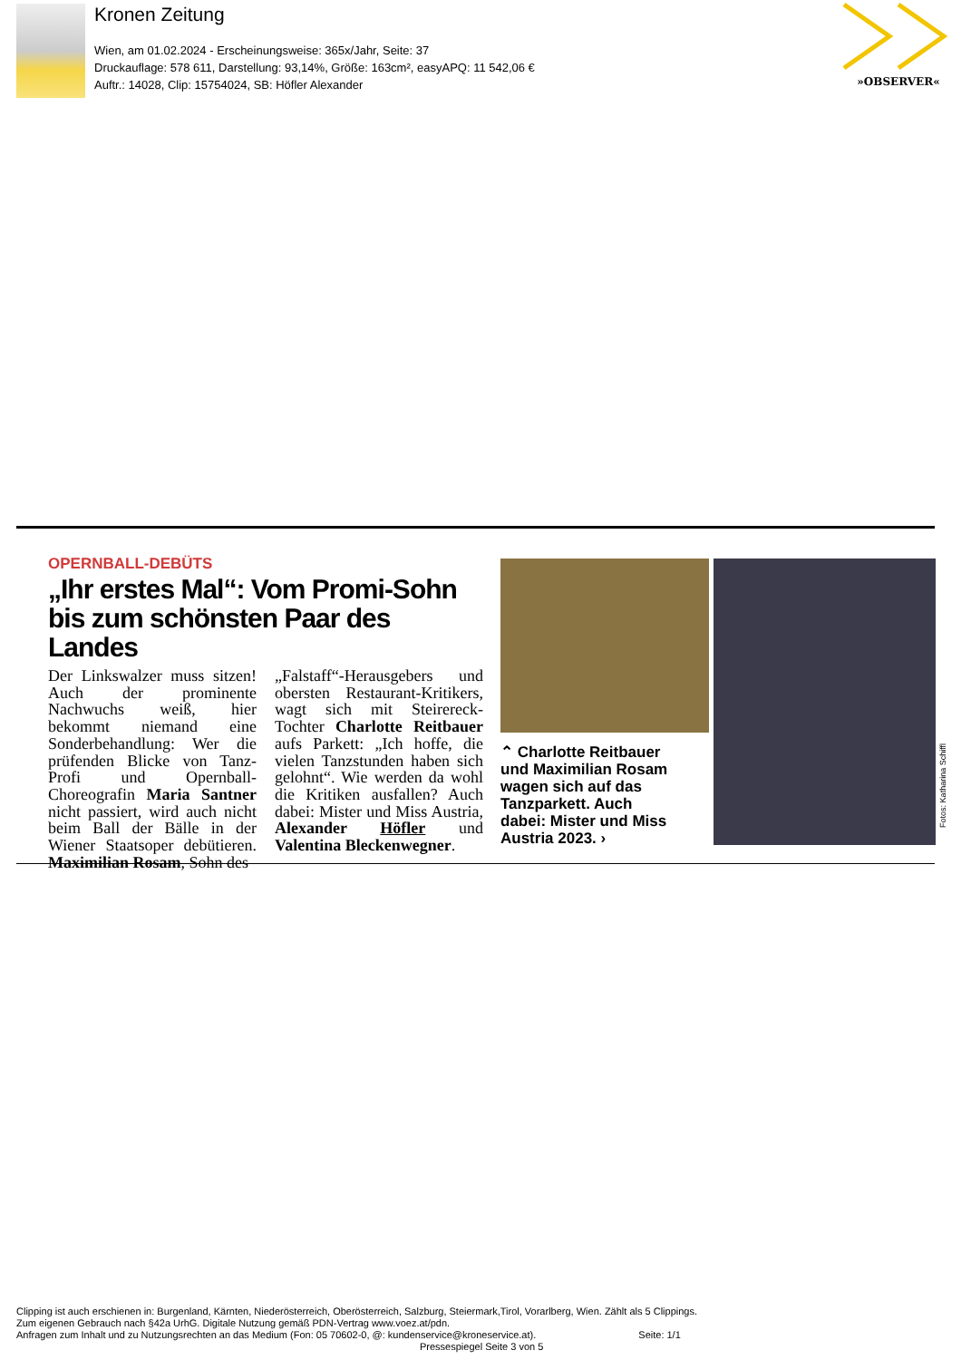Kronen Zeitung
Wien, am 01.02.2024 - Erscheinungsweise: 365x/Jahr, Seite: 37
Druckauflage: 578 611, Darstellung: 93,14%, Größe: 163cm², easyAPQ: 11 542,06 €
Auftr.: 14028, Clip: 15754024, SB: Höfler Alexander
»OBSERVER«
OPERNBALL-DEBÜTS
„Ihr erstes Mal“: Vom Promi-Sohn bis zum schönsten Paar des Landes
Der Linkswalzer muss sitzen! Auch der prominente Nachwuchs weiß, hier bekommt niemand eine Sonderbehandlung: Wer die prüfenden Blicke von Tanz-Profi und Opernball-Choreografin Maria Santner nicht passiert, wird auch nicht beim Ball der Bälle in der Wiener Staatsoper debütieren. Maximilian Rosam, Sohn des
„Falstaff“-Herausgebers und obersten Restaurant-Kritikers, wagt sich mit Steirereck-Tochter Charlotte Reitbauer aufs Parkett: „Ich hoffe, die vielen Tanzstunden haben sich gelohnt“. Wie werden da wohl die Kritiken ausfallen? Auch dabei: Mister und Miss Austria, Alexander Höfler und Valentina Bleckenwegner.
⌃ Charlotte Reitbauer und Maximilian Rosam wagen sich auf das Tanzparkett. Auch dabei: Mister und Miss Austria 2023. ›
Fotos: Katharina Schiffl
Clipping ist auch erschienen in: Burgenland, Kärnten, Niederösterreich, Oberösterreich, Salzburg, Steiermark,Tirol, Vorarlberg, Wien. Zählt als 5 Clippings.
Zum eigenen Gebrauch nach §42a UrhG. Digitale Nutzung gemäß PDN-Vertrag www.voez.at/pdn.
Anfragen zum Inhalt und zu Nutzungsrechten an das Medium (Fon: 05 70602-0, @: kundenservice@kroneservice.at). Seite: 1/1
Pressespiegel Seite 3 von 5